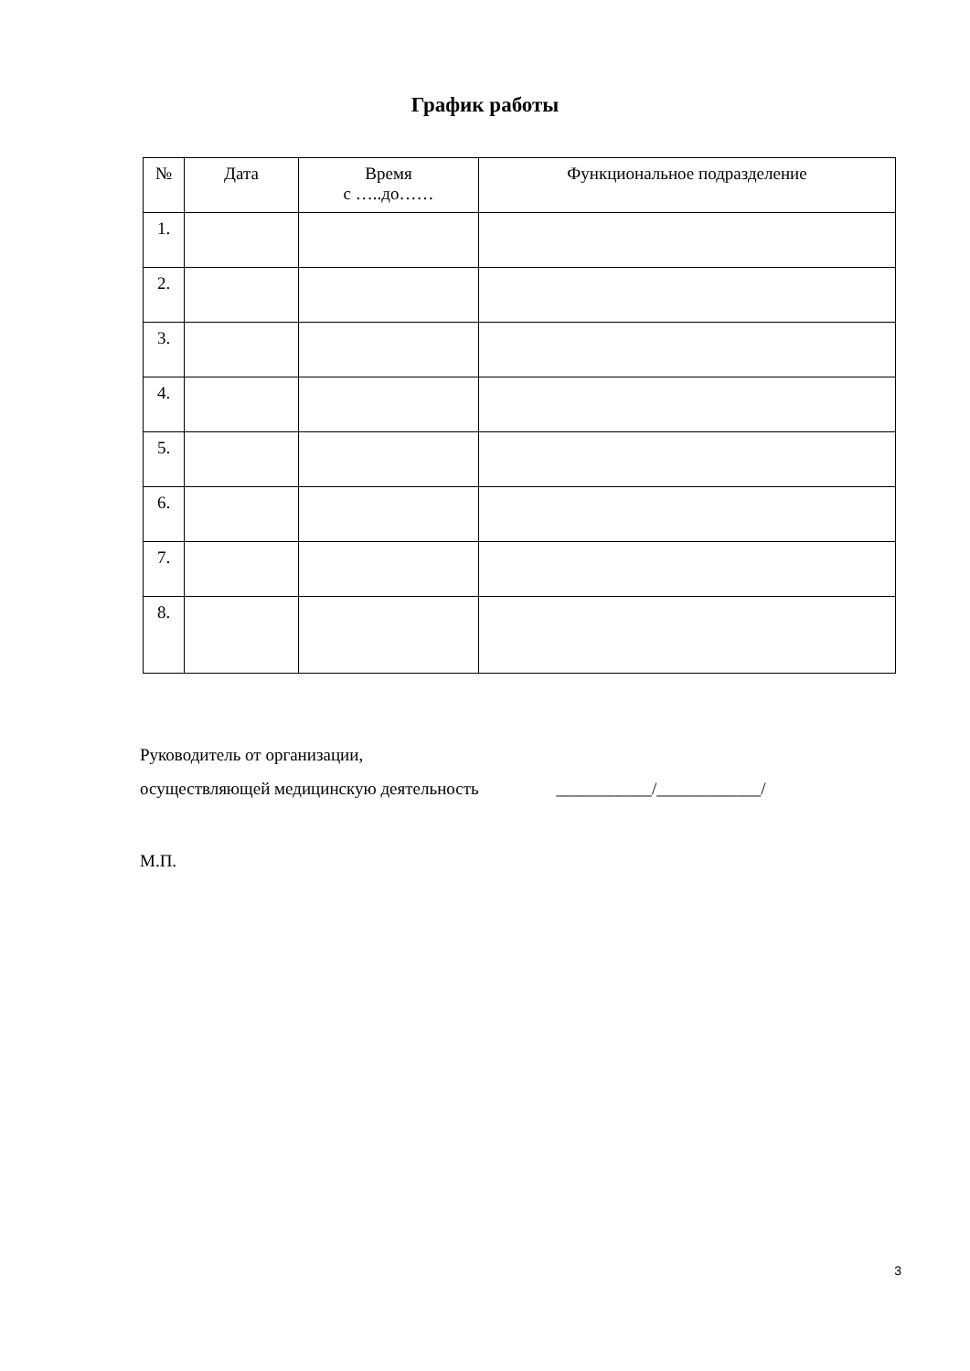График работы
| № | Дата | Время с …..до…… | Функциональное подразделение |
| --- | --- | --- | --- |
| 1. | | | |
| 2. | | | |
| 3. | | | |
| 4. | | | |
| 5. | | | |
| 6. | | | |
| 7. | | | |
| 8. | | | |
Руководитель от организации,
осуществляющей медицинскую деятельность ___________/____________/
М.П.
3